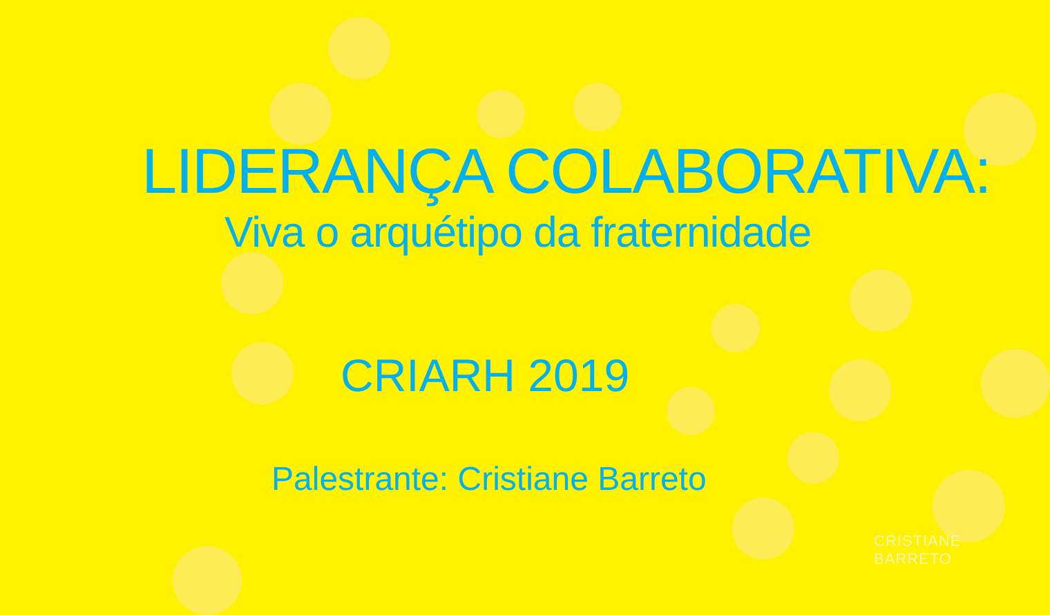LIDERANÇA COLABORATIVA:
Viva o arquétipo da fraternidade
CRIARH 2019
Palestrante: Cristiane Barreto
CRISTIANE BARRETO